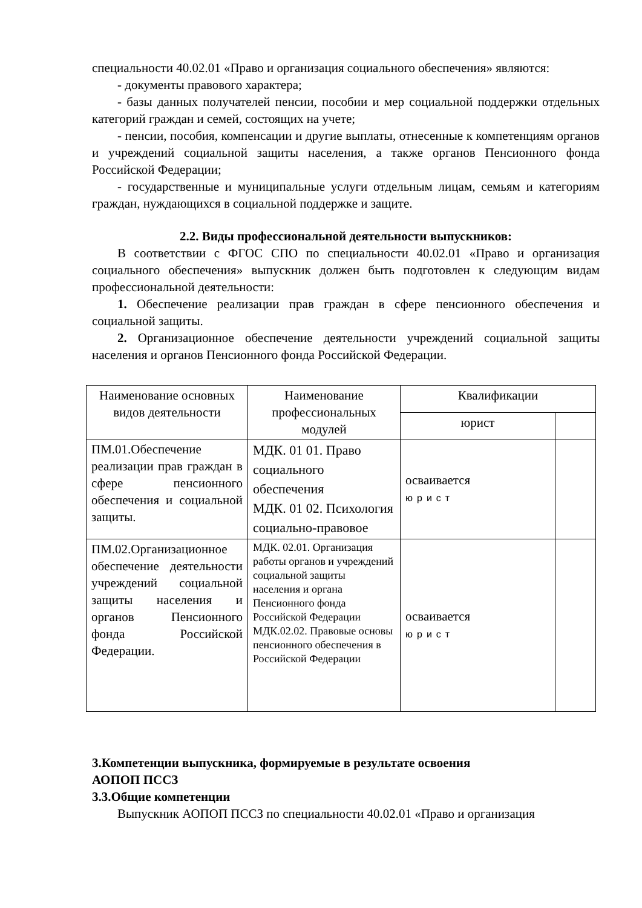специальности 40.02.01 «Право и организация социального обеспечения» являются:
- документы правового характера;
- базы данных получателей пенсии, пособии и мер социальной поддержки отдельных категорий граждан и семей, состоящих на учете;
- пенсии, пособия, компенсации и другие выплаты, отнесенные к компетенциям органов и учреждений социальной защиты населения, а также органов Пенсионного фонда Российской Федерации;
- государственные и муниципальные услуги отдельным лицам, семьям и категориям граждан, нуждающихся в социальной поддержке и защите.
2.2. Виды профессиональной деятельности выпускников:
В соответствии с ФГОС СПО по специальности 40.02.01 «Право и организация социального обеспечения» выпускник должен быть подготовлен к следующим видам профессиональной деятельности:
1. Обеспечение реализации прав граждан в сфере пенсионного обеспечения и социальной защиты.
2. Организационное обеспечение деятельности учреждений социальной защиты населения и органов Пенсионного фонда Российской Федерации.
| Наименование основных видов деятельности | Наименование профессиональных модулей | Квалификации | |
| --- | --- | --- | --- |
| | | юрист | |
| ПМ.01.Обеспечение реализации прав граждан в сфере пенсионного обеспечения и социальной защиты. | МДК. 01 01. Право социального обеспечения МДК. 01 02. Психология социально-правовое | осваивается юрист | |
| ПМ.02.Организационное обеспечение деятельности учреждений социальной защиты населения и органов Пенсионного фонда Российской Федерации. | МДК. 02.01. Организация работы органов и учреждений социальной защиты населения и органа Пенсионного фонда Российской Федерации МДК.02.02. Правовые основы пенсионного обеспечения в Российской Федерации | осваивается юрист | |
3.Компетенции выпускника, формируемые в результате освоения
АОПОП ПССЗ
3.3.Общие компетенции
Выпускник АОПОП ПССЗ по специальности 40.02.01 «Право и организация